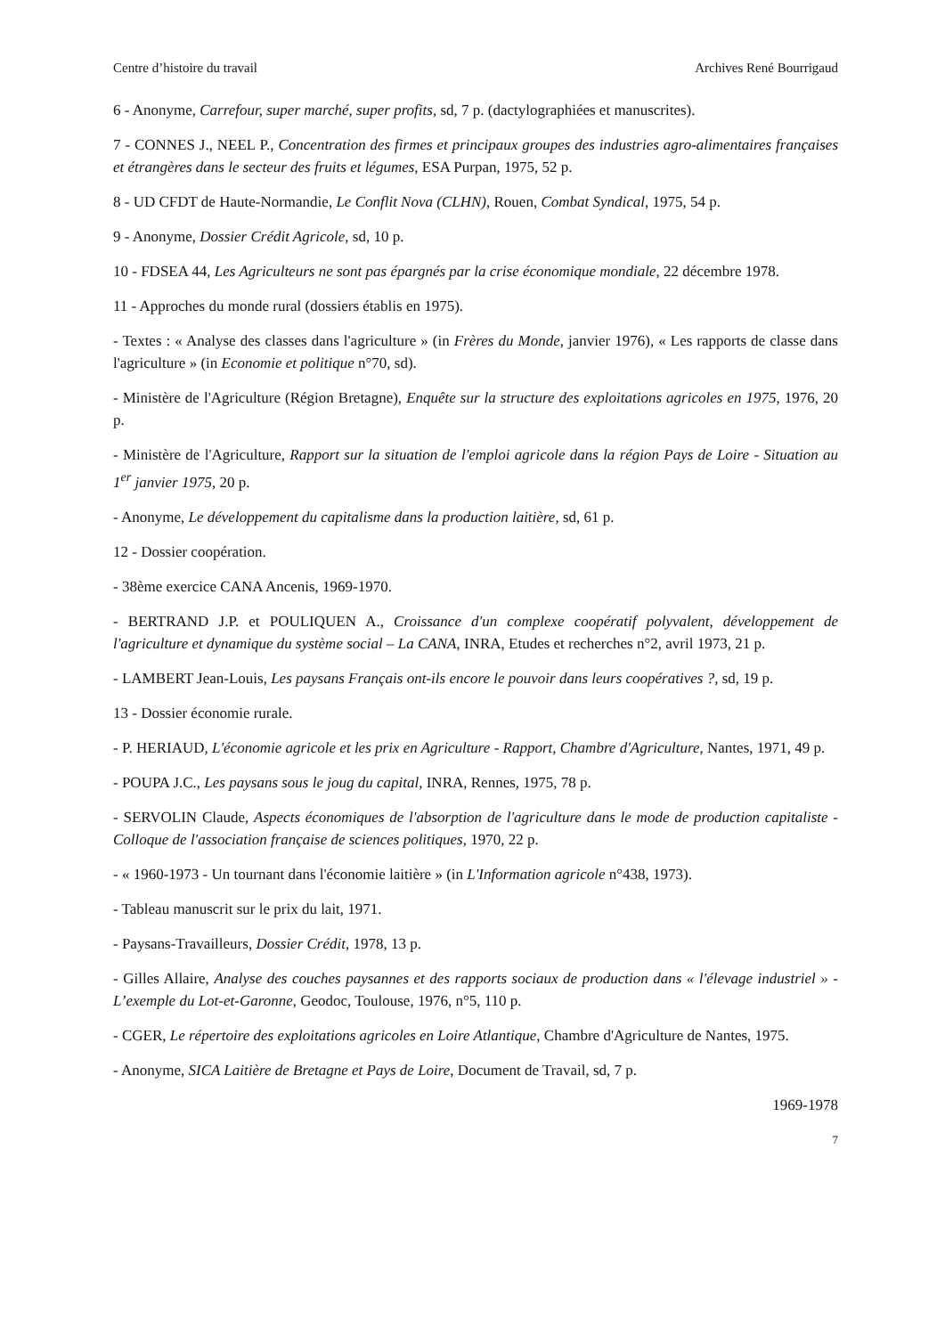Centre d’histoire du travail Archives René Bourrigaud
6 - Anonyme, Carrefour, super marché, super profits, sd, 7 p. (dactylographiées et manuscrites).
7 - CONNES J., NEEL P., Concentration des firmes et principaux groupes des industries agro-alimentaires françaises et étrangères dans le secteur des fruits et légumes, ESA Purpan, 1975, 52 p.
8 - UD CFDT de Haute-Normandie, Le Conflit Nova (CLHN), Rouen, Combat Syndical, 1975, 54 p.
9 - Anonyme, Dossier Crédit Agricole, sd, 10 p.
10 - FDSEA 44, Les Agriculteurs ne sont pas épargnés par la crise économique mondiale, 22 décembre 1978.
11 - Approches du monde rural (dossiers établis en 1975).
- Textes : « Analyse des classes dans l'agriculture » (in Frères du Monde, janvier 1976), « Les rapports de classe dans l'agriculture » (in Economie et politique n°70, sd).
- Ministère de l'Agriculture (Région Bretagne), Enquête sur la structure des exploitations agricoles en 1975, 1976, 20 p.
- Ministère de l'Agriculture, Rapport sur la situation de l'emploi agricole dans la région Pays de Loire - Situation au 1<sup>er</sup> janvier 1975, 20 p.
- Anonyme, Le développement du capitalisme dans la production laitière, sd, 61 p.
12 - Dossier coopération.
- 38ème exercice CANA Ancenis, 1969-1970.
- BERTRAND J.P. et POULIQUEN A., Croissance d'un complexe coopératif polyvalent, développement de l'agriculture et dynamique du système social – La CANA, INRA, Etudes et recherches n°2, avril 1973, 21 p.
- LAMBERT Jean-Louis, Les paysans Français ont-ils encore le pouvoir dans leurs coopératives ?, sd, 19 p.
13 - Dossier économie rurale.
- P. HERIAUD, L'économie agricole et les prix en Agriculture - Rapport, Chambre d'Agriculture, Nantes, 1971, 49 p.
- POUPA J.C., Les paysans sous le joug du capital, INRA, Rennes, 1975, 78 p.
- SERVOLIN Claude, Aspects économiques de l'absorption de l'agriculture dans le mode de production capitaliste - Colloque de l'association française de sciences politiques, 1970, 22 p.
- « 1960-1973 - Un tournant dans l'économie laitière » (in L'Information agricole n°438, 1973).
- Tableau manuscrit sur le prix du lait, 1971.
- Paysans-Travailleurs, Dossier Crédit, 1978, 13 p.
- Gilles Allaire, Analyse des couches paysannes et des rapports sociaux de production dans « l'élevage industriel » - L’exemple du Lot-et-Garonne, Geodoc, Toulouse, 1976, n°5, 110 p.
- CGER, Le répertoire des exploitations agricoles en Loire Atlantique, Chambre d'Agriculture de Nantes, 1975.
- Anonyme, SICA Laitière de Bretagne et Pays de Loire, Document de Travail, sd, 7 p.
1969-1978
7